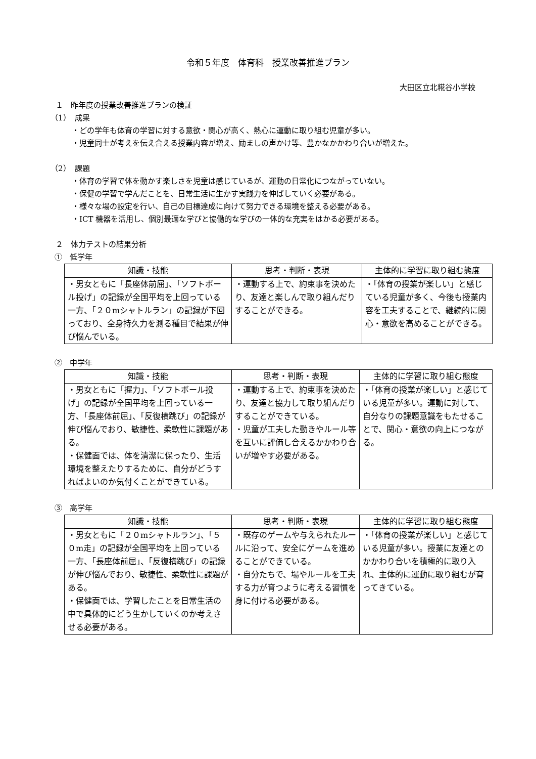令和５年度　体育科　授業改善推進プラン
大田区立北糀谷小学校
１　昨年度の授業改善推進プランの検証
（1）　成果
・どの学年も体育の学習に対する意欲・関心が高く、熱心に運動に取り組む児童が多い。
・児童同士が考えを伝え合える授業内容が増え、励ましの声かけ等、豊かなかかわり合いが増えた。
（2）　課題
・体育の学習で体を動かす楽しさを児童は感じているが、運動の日常化につながっていない。
・保健の学習で学んだことを、日常生活に生かす実践力を伸ばしていく必要がある。
・様々な場の設定を行い、自己の目標達成に向けて努力できる環境を整える必要がある。
・ICT 機器を活用し、個別最適な学びと協働的な学びの一体的な充実をはかる必要がある。
２　体力テストの結果分析
①　低学年
| 知識・技能 | 思考・判断・表現 | 主体的に学習に取り組む態度 |
| --- | --- | --- |
| ・男女ともに「長座体前屈」、「ソフトボール投げ」の記録が全国平均を上回っている一方、「２０mシャトルラン」の記録が下回っており、全身持久力を測る種目で結果が伸び悩んでいる。 | ・運動する上で、約束事を決めたり、友達と楽しんで取り組んだりすることができる。 | ・「体育の授業が楽しい」と感じている児童が多く、今後も授業内容を工夫することで、継続的に関心・意欲を高めることができる。 |
②　中学年
| 知識・技能 | 思考・判断・表現 | 主体的に学習に取り組む態度 |
| --- | --- | --- |
| ・男女ともに「握力」、「ソフトボール投げ」の記録が全国平均を上回っている一方、「長座体前屈」、「反復横跳び」の記録が伸び悩んでおり、敏捷性、柔軟性に課題がある。 ・保健面では、体を清潔に保ったり、生活環境を整えたりするために、自分がどうすればよいのか気付くことができている。 | ・運動する上で、約束事を決めたり、友達と協力して取り組んだりすることができている。 ・児童が工夫した動きやルール等を互いに評価し合えるかかわり合いが増やす必要がある。 | ・「体育の授業が楽しい」と感じている児童が多い。運動に対して、自分なりの課題意識をもたせることで、関心・意欲の向上につながる。 |
③　高学年
| 知識・技能 | 思考・判断・表現 | 主体的に学習に取り組む態度 |
| --- | --- | --- |
| ・男女ともに「２０mシャトルラン」、「５０m走」の記録が全国平均を上回っている一方、「長座体前屈」、「反復横跳び」の記録が伸び悩んでおり、敏捷性、柔軟性に課題がある。 ・保健面では、学習したことを日常生活の中で具体的にどう生かしていくのか考えさせる必要がある。 | ・既存のゲームや与えられたルールに沿って、安全にゲームを進めることができている。 ・自分たちで、場やルールを工夫する力が育つように考える習慣を身に付ける必要がある。 | ・「体育の授業が楽しい」と感じている児童が多い。授業に友達とのかかわり合いを積極的に取り入れ、主体的に運動に取り組むが育ってきている。 |